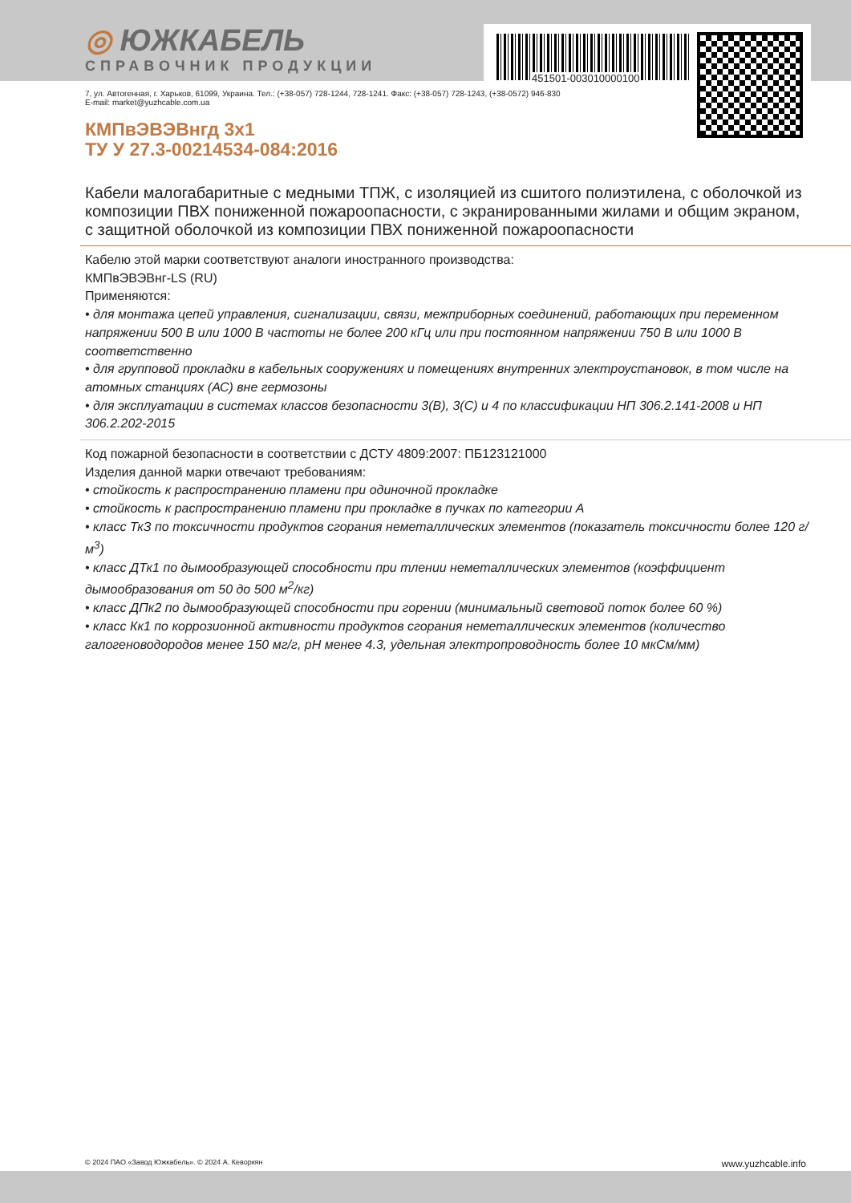451501-003010000100
◎ ЮЖКАБЕЛЬ
СПРАВОЧНИК ПРОДУКЦИИ
7, ул. Автогенная, г. Харьков, 61099, Украина. Тел.: (+38-057) 728-1244, 728-1241. Факс: (+38-057) 728-1243, (+38-0572) 946-830
E-mail: market@yuzhcable.com.ua
КМПвЭВЭВнгд 3х1
ТУ У 27.3-00214534-084:2016
Кабели малогабаритные с медными ТПЖ, с изоляцией из сшитого полиэтилена, с оболочкой из композиции ПВХ пониженной пожароопасности, с экранированными жилами и общим экраном, с защитной оболочкой из композиции ПВХ пониженной пожароопасности
Кабелю этой марки соответствуют аналоги иностранного производства:
КМПвЭВЭВнг-LS (RU)
Применяются:
• для монтажа цепей управления, сигнализации, связи, межприборных соединений, работающих при переменном напряжении 500 В или 1000 В частоты не более 200 кГц или при постоянном напряжении 750 В или 1000 В соответственно
• для групповой прокладки в кабельных сооружениях и помещениях внутренних электроустановок, в том числе на атомных станциях (АС) вне гермозоны
• для эксплуатации в системах классов безопасности 3(В), 3(С) и 4 по классификации НП 306.2.141-2008 и НП 306.2.202-2015
Код пожарной безопасности в соответствии с ДСТУ 4809:2007: ПБ123121000
Изделия данной марки отвечают требованиям:
• стойкость к распространению пламени при одиночной прокладке
• стойкость к распространению пламени при прокладке в пучках по категории А
• класс ТкЗ по токсичности продуктов сгорания неметаллических элементов (показатель токсичности более 120 г/м<sup>3</sup>)
• класс ДТк1 по дымообразующей способности при тлении неметаллических элементов (коэффициент дымообразования от 50 до 500 м<sup>2</sup>/кг)
• класс ДПк2 по дымообразующей способности при горении (минимальный световой поток более 60 %)
• класс Кк1 по коррозионной активности продуктов сгорания неметаллических элементов (количество галогеноводородов менее 150 мг/г, рН менее 4.3, удельная электропроводность более 10 мкСм/мм)
© 2024 ПАО «Завод Южкабель». © 2024 А. Кеворкян www.yuzhcable.info